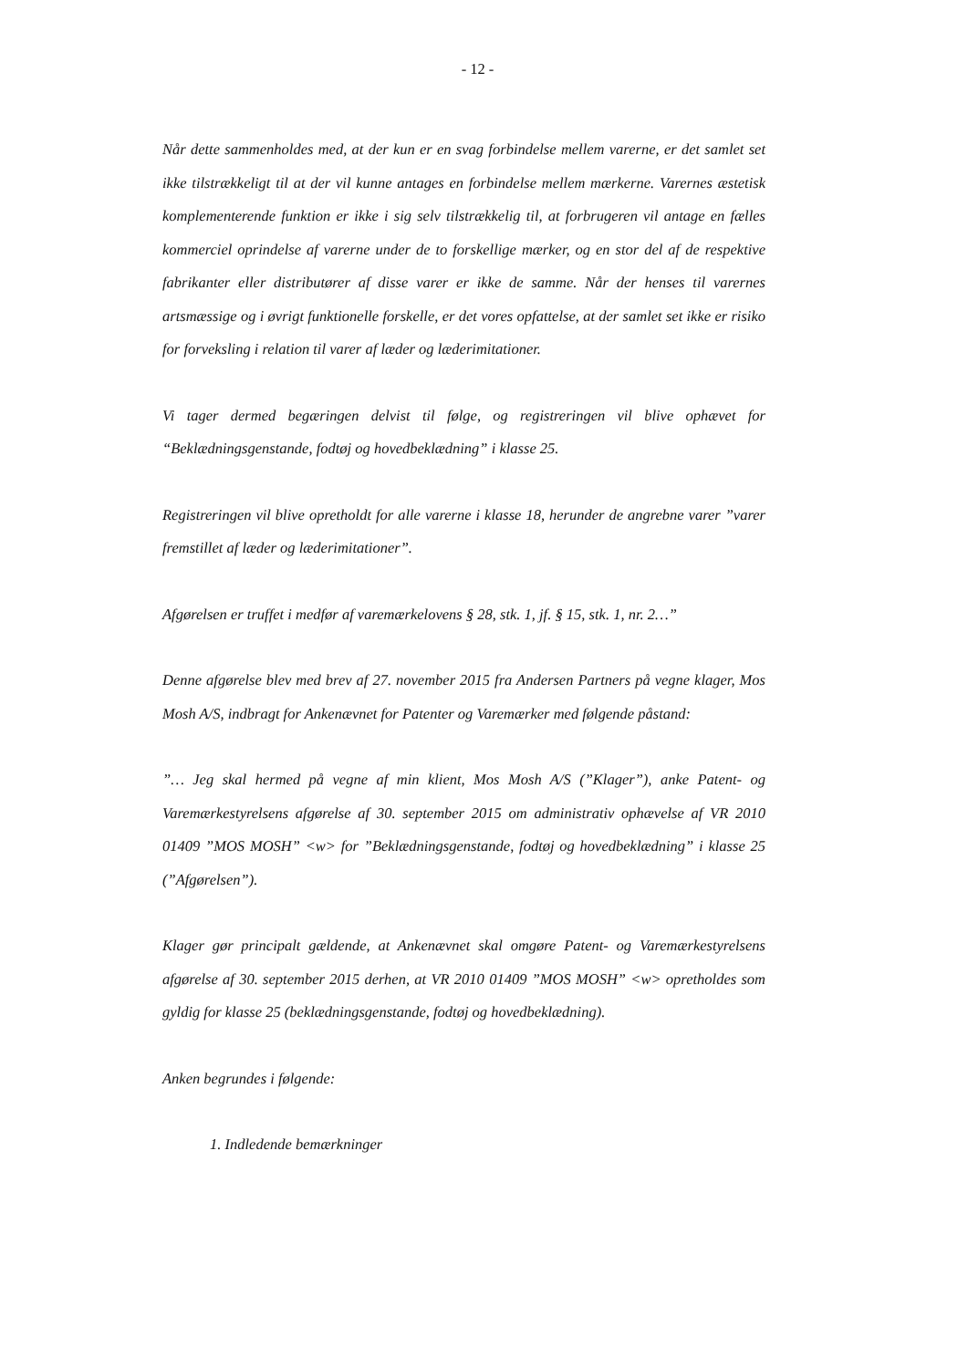- 12 -
Når dette sammenholdes med, at der kun er en svag forbindelse mellem varerne, er det samlet set ikke tilstrækkeligt til at der vil kunne antages en forbindelse mellem mærkerne. Varernes æstetisk komplementerende funktion er ikke i sig selv tilstrækkelig til, at forbrugeren vil antage en fælles kommerciel oprindelse af varerne under de to forskellige mærker, og en stor del af de respektive fabrikanter eller distributører af disse varer er ikke de samme. Når der henses til varernes artsmæssige og i øvrigt funktionelle forskelle, er det vores opfattelse, at der samlet set ikke er risiko for forveksling i relation til varer af læder og læderimitationer.
Vi tager dermed begæringen delvist til følge, og registreringen vil blive ophævet for “Beklædningsgenstande, fodtøj og hovedbeklædning” i klasse 25.
Registreringen vil blive opretholdt for alle varerne i klasse 18, herunder de angrebne varer ”varer fremstillet af læder og læderimitationer”.
Afgørelsen er truffet i medfør af varemærkelovens § 28, stk. 1, jf. § 15, stk. 1, nr. 2…”
Denne afgørelse blev med brev af 27. november 2015 fra Andersen Partners på vegne klager, Mos Mosh A/S, indbragt for Ankenævnet for Patenter og Varemærker med følgende påstand:
”… Jeg skal hermed på vegne af min klient, Mos Mosh A/S (”Klager”), anke Patent- og Varemærkestyrelsens afgørelse af 30. september 2015 om administrativ ophævelse af VR 2010 01409 ”MOS MOSH” <w> for ”Beklædningsgenstande, fodtøj og hovedbeklædning” i klasse 25 (”Afgørelsen”).
Klager gør principalt gældende, at Ankenævnet skal omgøre Patent- og Varemærkestyrelsens afgørelse af 30. september 2015 derhen, at VR 2010 01409 ”MOS MOSH” <w> opretholdes som gyldig for klasse 25 (beklædningsgenstande, fodtøj og hovedbeklædning).
Anken begrundes i følgende:
1. Indledende bemærkninger